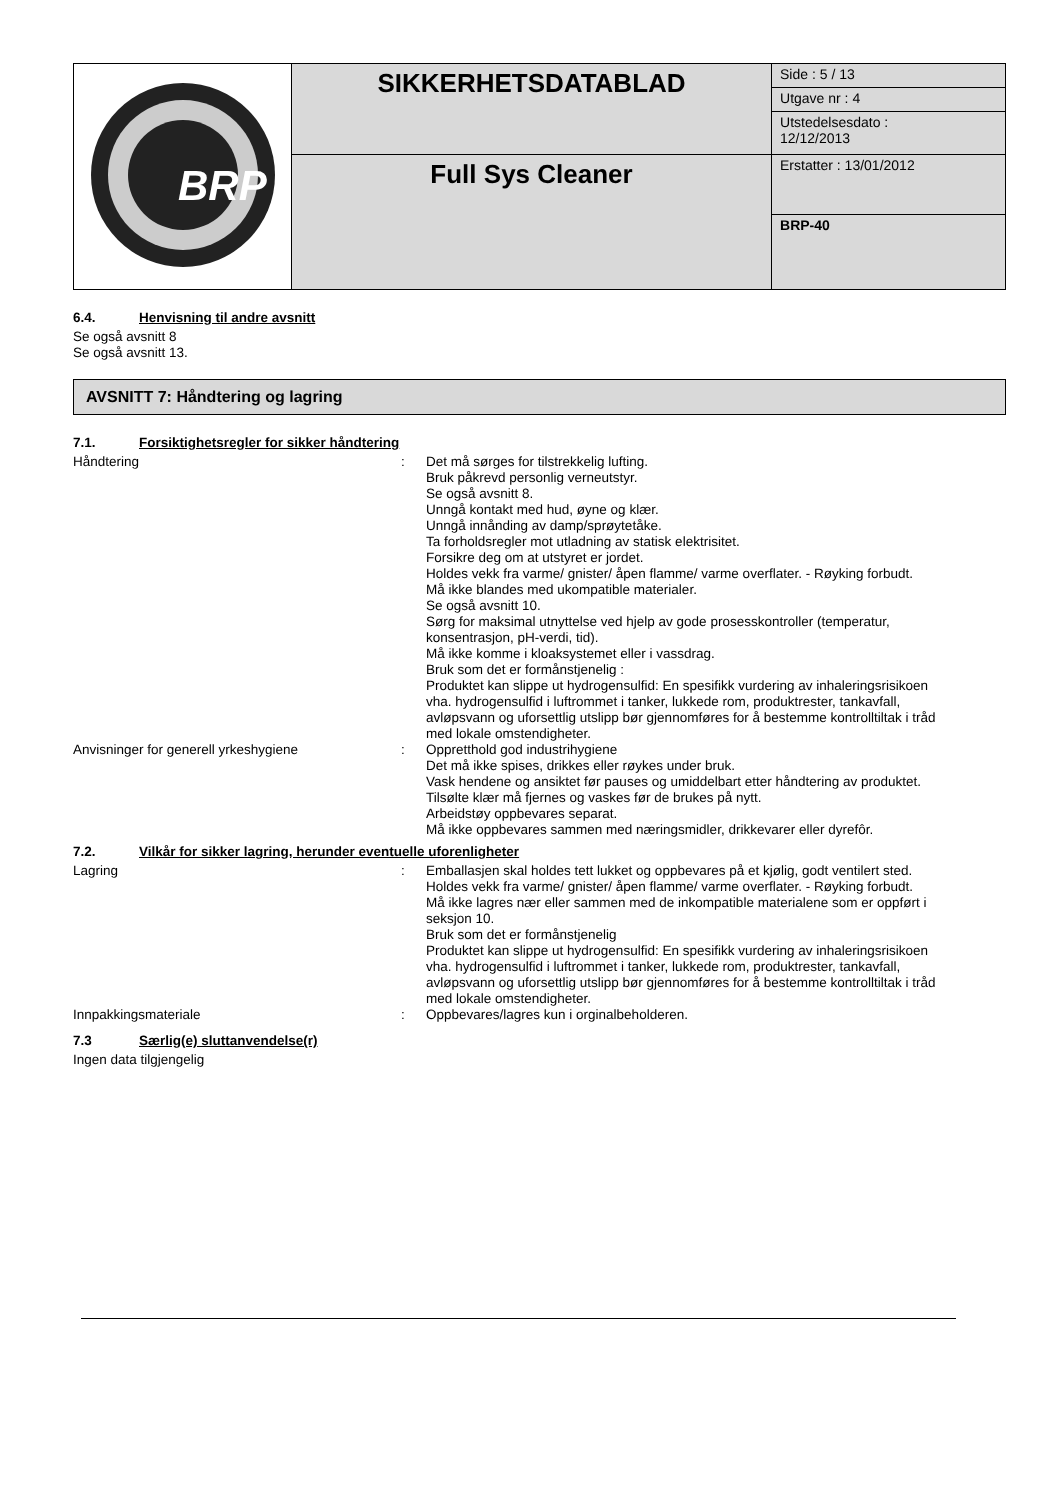| BRP | SIKKERHETSDATABLAD | Side : 5 / 13 |
| | | Utgave nr : 4 |
| | | Utstedelsesdato : 12/12/2013 |
| | Full Sys Cleaner | Erstatter : 13/01/2012 |
| | | BRP-40 |
6.4. Henvisning til andre avsnitt
Se også avsnitt 8
Se også avsnitt 13.
AVSNITT 7: Håndtering og lagring
7.1. Forsiktighetsregler for sikker håndtering
| Håndtering | : | Det må sørges for tilstrekkelig lufting. Bruk påkrevd personlig verneutstyr. Se også avsnitt 8. Unngå kontakt med hud, øyne og klær. Unngå innånding av damp/sprøytetåke. Ta forholdsregler mot utladning av statisk elektrisitet. Forsikre deg om at utstyret er jordet. Holdes vekk fra varme/ gnister/ åpen flamme/ varme overflater. - Røyking forbudt. Må ikke blandes med ukompatible materialer. Se også avsnitt 10. Sørg for maksimal utnyttelse ved hjelp av gode prosesskontroller (temperatur, konsentrasjon, pH-verdi, tid). Må ikke komme i kloaksystemet eller i vassdrag. Bruk som det er formånstjenelig : Produktet kan slippe ut hydrogensulfid: En spesifikk vurdering av inhaleringsrisikoen vha. hydrogensulfid i luftrommet i tanker, lukkede rom, produktrester, tankavfall, avløpsvann og uforsettlig utslipp bør gjennomføres for å bestemme kontrolltiltak i tråd med lokale omstendigheter. |
| Anvisninger for generell yrkeshygiene | : | Oppretthold god industrihygiene Det må ikke spises, drikkes eller røykes under bruk. Vask hendene og ansiktet før pauses og umiddelbart etter håndtering av produktet. Tilsølte klær må fjernes og vaskes før de brukes på nytt. Arbeidstøy oppbevares separat. Må ikke oppbevares sammen med næringsmidler, drikkevarer eller dyrefôr. |
7.2. Vilkår for sikker lagring, herunder eventuelle uforenligheter
| Lagring | : | Emballasjen skal holdes tett lukket og oppbevares på et kjølig, godt ventilert sted. Holdes vekk fra varme/ gnister/ åpen flamme/ varme overflater. - Røyking forbudt. Må ikke lagres nær eller sammen med de inkompatible materialene som er oppført i seksjon 10. Bruk som det er formånstjenelig Produktet kan slippe ut hydrogensulfid: En spesifikk vurdering av inhaleringsrisikoen vha. hydrogensulfid i luftrommet i tanker, lukkede rom, produktrester, tankavfall, avløpsvann og uforsettlig utslipp bør gjennomføres for å bestemme kontrolltiltak i tråd med lokale omstendigheter. |
| Innpakkingsmateriale | : | Oppbevares/lagres kun i orginalbeholderen. |
7.3 Særlig(e) sluttanvendelse(r)
Ingen data tilgjengelig